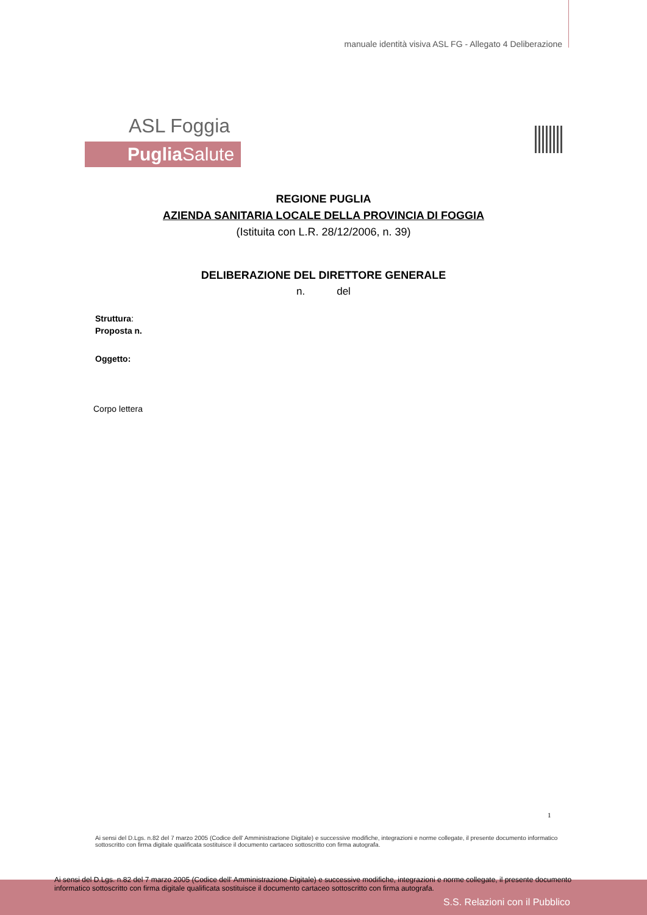manuale identità visiva ASL FG - Allegato 4 Deliberazione
ASL Foggia
Puglia Salute
REGIONE PUGLIA
AZIENDA SANITARIA LOCALE DELLA PROVINCIA DI FOGGIA
(Istituita con L.R. 28/12/2006, n. 39)
DELIBERAZIONE DEL DIRETTORE GENERALE
n. del
Struttura:
Proposta n.
Oggetto:
Corpo lettera
1
Ai sensi del D.Lgs. n.82 del 7 marzo 2005 (Codice dell' Amministrazione Digitale) e successive modifiche, integrazioni e norme collegate, il presente documento informatico sottoscritto con firma digitale qualificata sostituisce il documento cartaceo sottoscritto con firma autografa.
Ai sensi del D.Lgs. n.82 del 7 marzo 2005 (Codice dell' Amministrazione Digitale) e successive modifiche, integrazioni e norme collegate, il presente documento informatico sottoscritto con firma digitale qualificata sostituisce il documento cartaceo sottoscritto con firma autografa.
S.S. Relazioni con il Pubblico